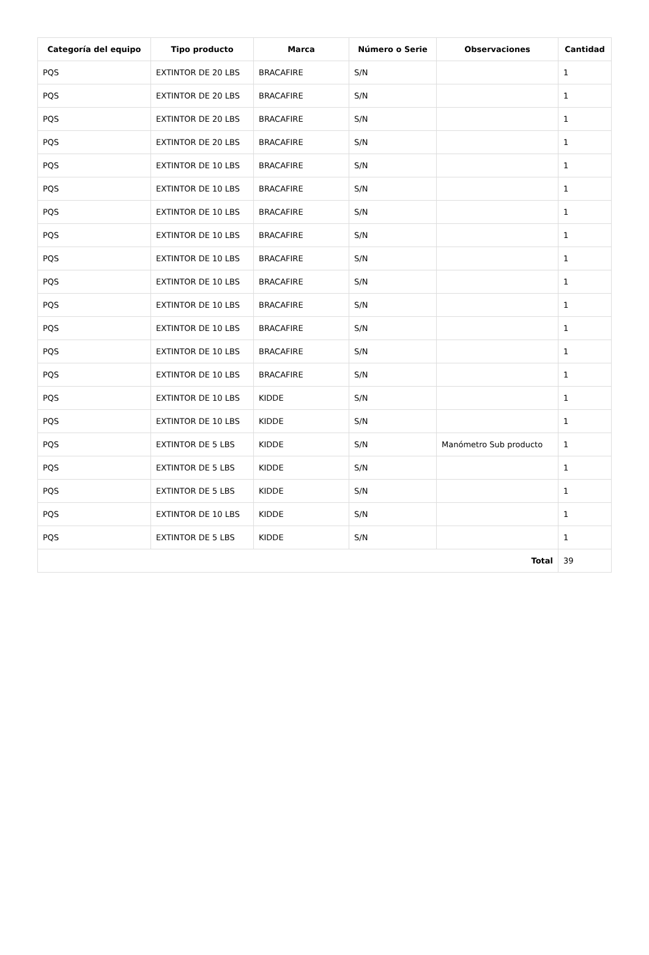| Categoría del equipo | Tipo producto | Marca | Número o Serie | Observaciones | Cantidad |
| --- | --- | --- | --- | --- | --- |
| PQS | EXTINTOR DE 20 LBS | BRACAFIRE | S/N | | 1 |
| PQS | EXTINTOR DE 20 LBS | BRACAFIRE | S/N | | 1 |
| PQS | EXTINTOR DE 20 LBS | BRACAFIRE | S/N | | 1 |
| PQS | EXTINTOR DE 20 LBS | BRACAFIRE | S/N | | 1 |
| PQS | EXTINTOR DE 10 LBS | BRACAFIRE | S/N | | 1 |
| PQS | EXTINTOR DE 10 LBS | BRACAFIRE | S/N | | 1 |
| PQS | EXTINTOR DE 10 LBS | BRACAFIRE | S/N | | 1 |
| PQS | EXTINTOR DE 10 LBS | BRACAFIRE | S/N | | 1 |
| PQS | EXTINTOR DE 10 LBS | BRACAFIRE | S/N | | 1 |
| PQS | EXTINTOR DE 10 LBS | BRACAFIRE | S/N | | 1 |
| PQS | EXTINTOR DE 10 LBS | BRACAFIRE | S/N | | 1 |
| PQS | EXTINTOR DE 10 LBS | BRACAFIRE | S/N | | 1 |
| PQS | EXTINTOR DE 10 LBS | BRACAFIRE | S/N | | 1 |
| PQS | EXTINTOR DE 10 LBS | BRACAFIRE | S/N | | 1 |
| PQS | EXTINTOR DE 10 LBS | KIDDE | S/N | | 1 |
| PQS | EXTINTOR DE 10 LBS | KIDDE | S/N | | 1 |
| PQS | EXTINTOR DE 5 LBS | KIDDE | S/N | Manómetro Sub producto | 1 |
| PQS | EXTINTOR DE 5 LBS | KIDDE | S/N | | 1 |
| PQS | EXTINTOR DE 5 LBS | KIDDE | S/N | | 1 |
| PQS | EXTINTOR DE 10 LBS | KIDDE | S/N | | 1 |
| PQS | EXTINTOR DE 5 LBS | KIDDE | S/N | | 1 |
| Total | | | | | 39 |